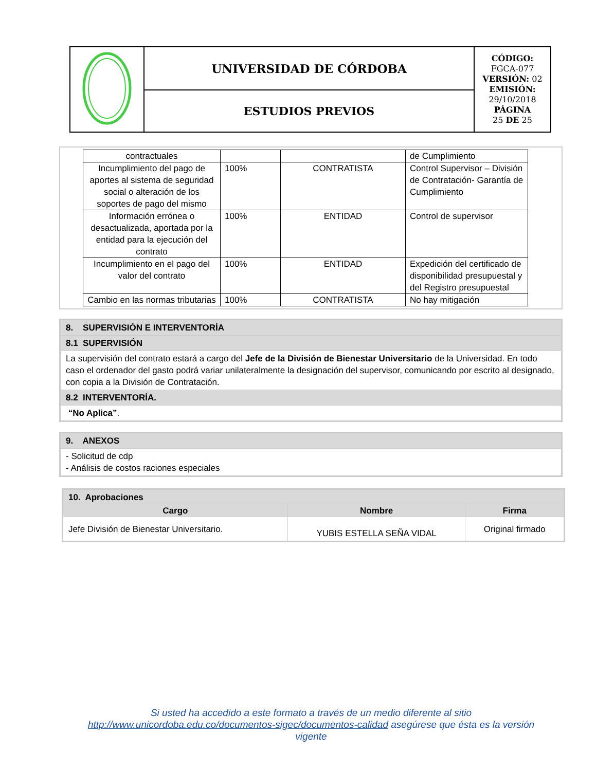| | UNIVERSIDAD DE CÓRDOBA | CÓDIGO: FGCA-077 VERSIÓN: 02 EMISIÓN: 29/10/2018 PÁGINA 25 DE 25 |
| | ESTUDIOS PREVIOS | |
| contractuales | | | de Cumplimiento |
| Incumplimiento del pago de aportes al sistema de seguridad social o alteración de los soportes de pago del mismo | 100% | CONTRATISTA | Control Supervisor – División de Contratación- Garantía de Cumplimiento |
| Información errónea o desactualizada, aportada por la entidad para la ejecución del contrato | 100% | ENTIDAD | Control de supervisor |
| Incumplimiento en el pago del valor del contrato | 100% | ENTIDAD | Expedición del certificado de disponibilidad presupuestal y del Registro presupuestal |
| Cambio en las normas tributarias | 100% | CONTRATISTA | No hay mitigación |
| 8. SUPERVISIÓN E INTERVENTORÍA |
| 8.1 SUPERVISIÓN |
| La supervisión del contrato estará a cargo del Jefe de la División de Bienestar Universitario de la Universidad. En todo caso el ordenador del gasto podrá variar unilateralmente la designación del supervisor, comunicando por escrito al designado, con copia a la División de Contratación. |
| 8.2 INTERVENTORÍA. |
| “No Aplica” . |
| 9. ANEXOS |
| - Solicitud de cdp - Análisis de costos raciones especiales |
| 10. Aprobaciones | | |
| Cargo | Nombre | Firma |
| Jefe División de Bienestar Universitario. | YUBIS ESTELLA SEÑA VIDAL | Original firmado |
Si usted ha accedido a este formato a través de un medio diferente al sitio http://www.unicordoba.edu.co/documentos-sigec/documentos-calidad asegúrese que ésta es la versión vigente